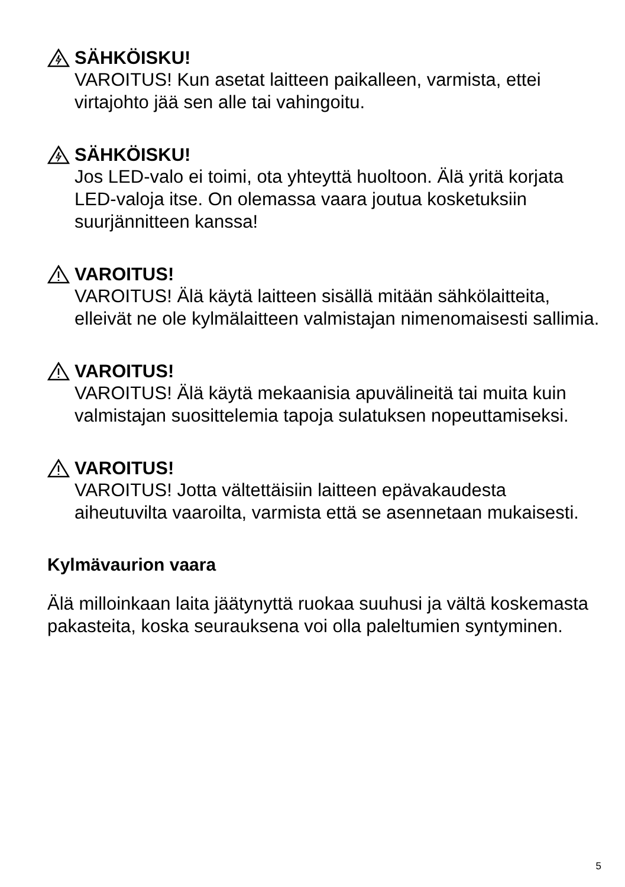SÄHKÖISKU!
VAROITUS! Kun asetat laitteen paikalleen, varmista, ettei virtajohto jää sen alle tai vahingoitu.
SÄHKÖISKU!
Jos LED-valo ei toimi, ota yhteyttä huoltoon. Älä yritä korjata LED-valoja itse. On olemassa vaara joutua kosketuksiin suurjännitteen kanssa!
VAROITUS!
VAROITUS! Älä käytä laitteen sisällä mitään sähkölaitteita, elleivät ne ole kylmälaitteen valmistajan nimenomaisesti sallimia.
VAROITUS!
VAROITUS! Älä käytä mekaanisia apuvälineitä tai muita kuin valmistajan suosittelemia tapoja sulatuksen nopeuttamiseksi.
VAROITUS!
VAROITUS! Jotta vältettäisiin laitteen epävakaudesta aiheutuvilta vaaroilta, varmista että se asennetaan mukaisesti.
Kylmävaurion vaara
Älä milloinkaan laita jäätynyttä ruokaa suuhusi ja vältä koskemasta pakasteita, koska seurauksena voi olla paleltumien syntyminen.
5